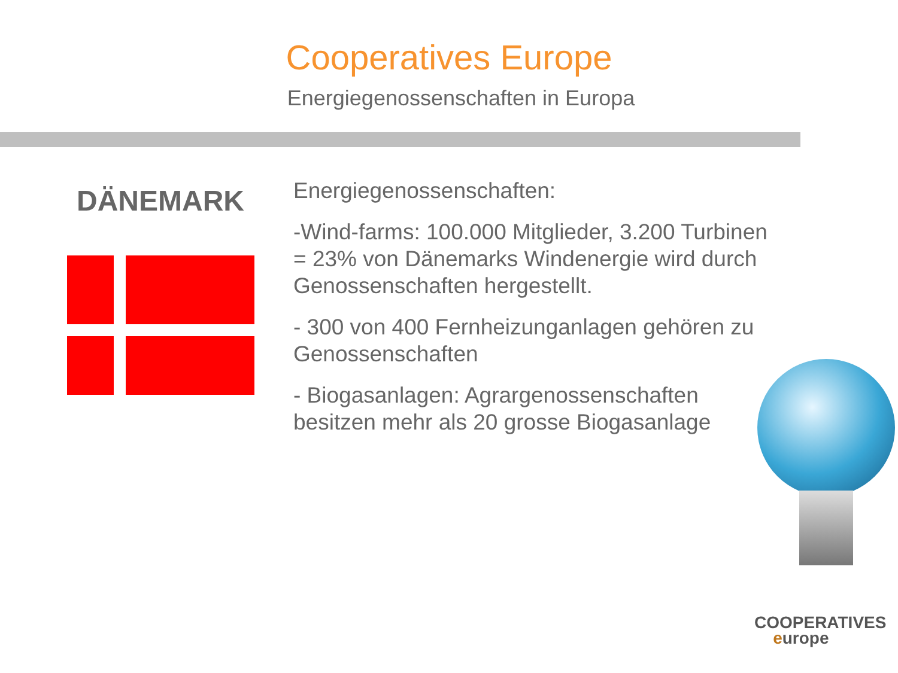Cooperatives Europe
Energiegenossenschaften in Europa
DÄNEMARK
Energiegenossenschaften:
-Wind-farms: 100.000 Mitglieder, 3.200 Turbinen = 23% von Dänemarks Windenergie wird durch Genossenschaften hergestellt.
- 300 von 400 Fernheizunganlagen gehören zu Genossenschaften
- Biogasanlagen: Agrargenossenschaften besitzen mehr als 20 grosse Biogasanlage
COOPERATIVES
europe